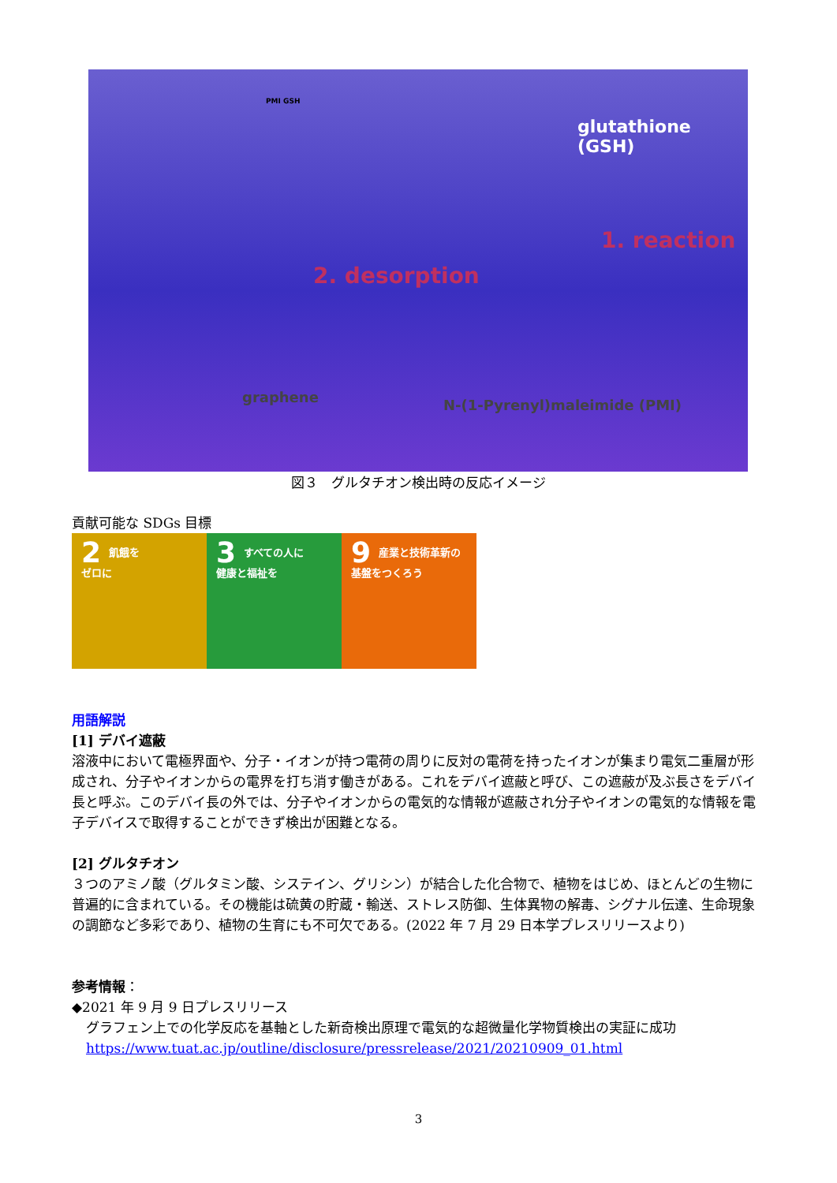glutathione (GSH)
PMI GSH
1. reaction
2. desorption
graphene N-(1-Pyrenyl)maleimide (PMI)
図３　グルタチオン検出時の反応イメージ
貢献可能な SDGs 目標
2 飢餓を
ゼロに
3 すべての人に
健康と福祉を
9 産業と技術革新の
基盤をつくろう
用語解説
[1] デバイ遮蔽
溶液中において電極界面や、分子・イオンが持つ電荷の周りに反対の電荷を持ったイオンが集まり電気二重層が形成され、分子やイオンからの電界を打ち消す働きがある。これをデバイ遮蔽と呼び、この遮蔽が及ぶ長さをデバイ長と呼ぶ。このデバイ長の外では、分子やイオンからの電気的な情報が遮蔽され分子やイオンの電気的な情報を電子デバイスで取得することができず検出が困難となる。
[2] グルタチオン
３つのアミノ酸（グルタミン酸、システイン、グリシン）が結合した化合物で、植物をはじめ、ほとんどの生物に普遍的に含まれている。その機能は硫黄の貯蔵・輸送、ストレス防御、生体異物の解毒、シグナル伝達、生命現象の調節など多彩であり、植物の生育にも不可欠である。(2022 年 7 月 29 日本学プレスリリースより)
参考情報：
◆2021 年 9 月 9 日プレスリリース
グラフェン上での化学反応を基軸とした新奇検出原理で電気的な超微量化学物質検出の実証に成功
https://www.tuat.ac.jp/outline/disclosure/pressrelease/2021/20210909_01.html
3